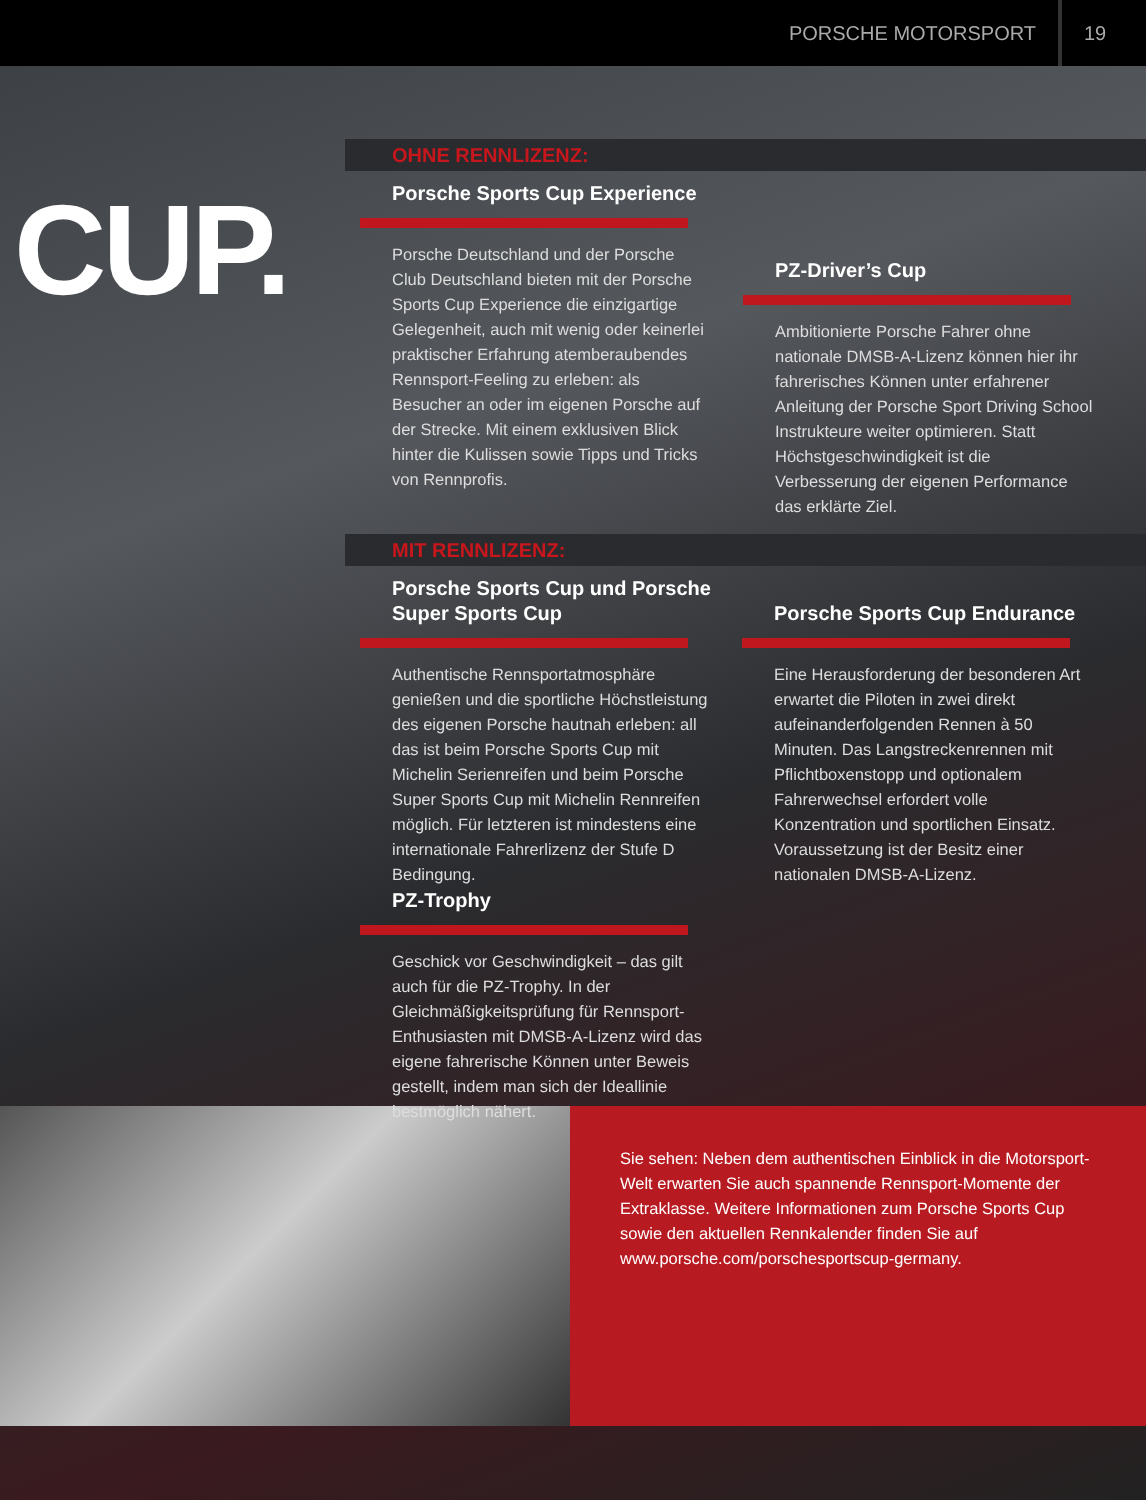PORSCHE MOTORSPORT 19
CUP.
OHNE RENNLIZENZ:
Porsche Sports Cup Experience
Porsche Deutschland und der Porsche Club Deutschland bieten mit der Porsche Sports Cup Experience die einzigartige Gelegenheit, auch mit wenig oder keinerlei praktischer Erfahrung atemberaubendes Rennsport-Feeling zu erleben: als Besucher an oder im eigenen Porsche auf der Strecke. Mit einem exklusiven Blick hinter die Kulissen sowie Tipps und Tricks von Rennprofis.
PZ-Driver’s Cup
Ambitionierte Porsche Fahrer ohne nationale DMSB-A-Lizenz können hier ihr fahrerisches Können unter erfahrener Anleitung der Porsche Sport Driving School Instrukteure weiter optimieren. Statt Höchstgeschwindigkeit ist die Verbesserung der eigenen Performance das erklärte Ziel.
MIT RENNLIZENZ:
Porsche Sports Cup und Porsche Super Sports Cup
Authentische Rennsportatmosphäre genießen und die sportliche Höchstleistung des eigenen Porsche hautnah erleben: all das ist beim Porsche Sports Cup mit Michelin Serienreifen und beim Porsche Super Sports Cup mit Michelin Rennreifen möglich. Für letzteren ist mindestens eine internationale Fahrerlizenz der Stufe D Bedingung.
Porsche Sports Cup Endurance
Eine Herausforderung der besonderen Art erwartet die Piloten in zwei direkt aufeinanderfolgenden Rennen à 50 Minuten. Das Langstreckenrennen mit Pflichtboxenstopp und optionalem Fahrerwechsel erfordert volle Konzentration und sportlichen Einsatz. Voraussetzung ist der Besitz einer nationalen DMSB-A-Lizenz.
PZ-Trophy
Geschick vor Geschwindigkeit – das gilt auch für die PZ-Trophy. In der Gleichmäßigkeitsprüfung für Rennsport-Enthusiasten mit DMSB-A-Lizenz wird das eigene fahrerische Können unter Beweis gestellt, indem man sich der Ideallinie bestmöglich nähert.
Sie sehen: Neben dem authentischen Einblick in die Motorsport-Welt erwarten Sie auch spannende Rennsport-Momente der Extraklasse. Weitere Informationen zum Porsche Sports Cup sowie den aktuellen Rennkalender finden Sie auf www.porsche.com/porschesportscup-germany.